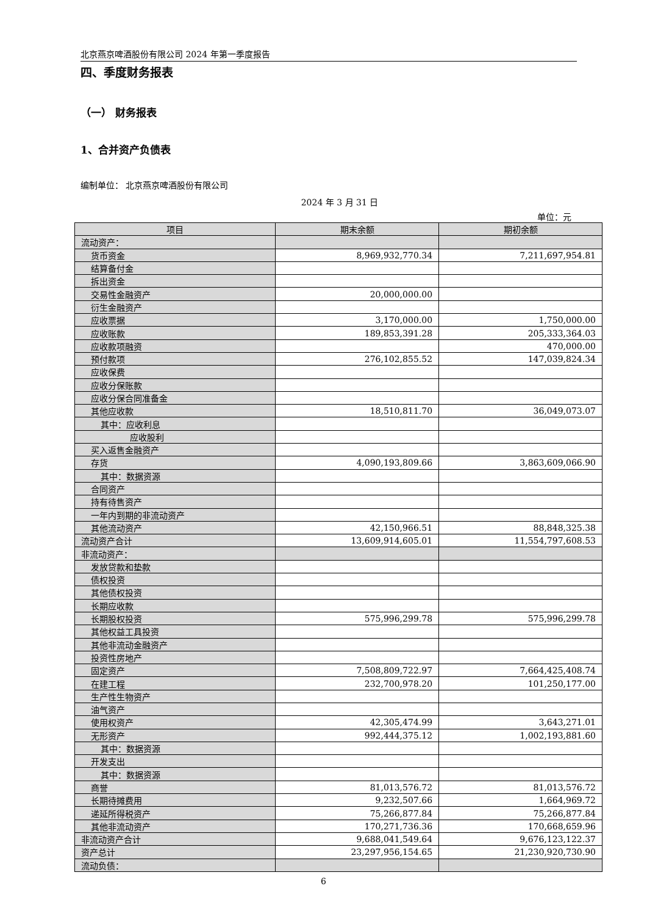北京燕京啤酒股份有限公司 2024 年第一季度报告
四、季度财务报表
（一） 财务报表
1、合并资产负债表
编制单位： 北京燕京啤酒股份有限公司
2024 年 3 月 31 日
单位：元
| 项目 | 期末余额 | 期初余额 |
| --- | --- | --- |
| 流动资产： | | |
| 货币资金 | 8,969,932,770.34 | 7,211,697,954.81 |
| 结算备付金 | | |
| 拆出资金 | | |
| 交易性金融资产 | 20,000,000.00 | |
| 衍生金融资产 | | |
| 应收票据 | 3,170,000.00 | 1,750,000.00 |
| 应收账款 | 189,853,391.28 | 205,333,364.03 |
| 应收款项融资 | | 470,000.00 |
| 预付款项 | 276,102,855.52 | 147,039,824.34 |
| 应收保费 | | |
| 应收分保账款 | | |
| 应收分保合同准备金 | | |
| 其他应收款 | 18,510,811.70 | 36,049,073.07 |
| 其中：应收利息 | | |
| 应收股利 | | |
| 买入返售金融资产 | | |
| 存货 | 4,090,193,809.66 | 3,863,609,066.90 |
| 其中：数据资源 | | |
| 合同资产 | | |
| 持有待售资产 | | |
| 一年内到期的非流动资产 | | |
| 其他流动资产 | 42,150,966.51 | 88,848,325.38 |
| 流动资产合计 | 13,609,914,605.01 | 11,554,797,608.53 |
| 非流动资产： | | |
| 发放贷款和垫款 | | |
| 债权投资 | | |
| 其他债权投资 | | |
| 长期应收款 | | |
| 长期股权投资 | 575,996,299.78 | 575,996,299.78 |
| 其他权益工具投资 | | |
| 其他非流动金融资产 | | |
| 投资性房地产 | | |
| 固定资产 | 7,508,809,722.97 | 7,664,425,408.74 |
| 在建工程 | 232,700,978.20 | 101,250,177.00 |
| 生产性生物资产 | | |
| 油气资产 | | |
| 使用权资产 | 42,305,474.99 | 3,643,271.01 |
| 无形资产 | 992,444,375.12 | 1,002,193,881.60 |
| 其中：数据资源 | | |
| 开发支出 | | |
| 其中：数据资源 | | |
| 商誉 | 81,013,576.72 | 81,013,576.72 |
| 长期待摊费用 | 9,232,507.66 | 1,664,969.72 |
| 递延所得税资产 | 75,266,877.84 | 75,266,877.84 |
| 其他非流动资产 | 170,271,736.36 | 170,668,659.96 |
| 非流动资产合计 | 9,688,041,549.64 | 9,676,123,122.37 |
| 资产总计 | 23,297,956,154.65 | 21,230,920,730.90 |
| 流动负债： | | |
6